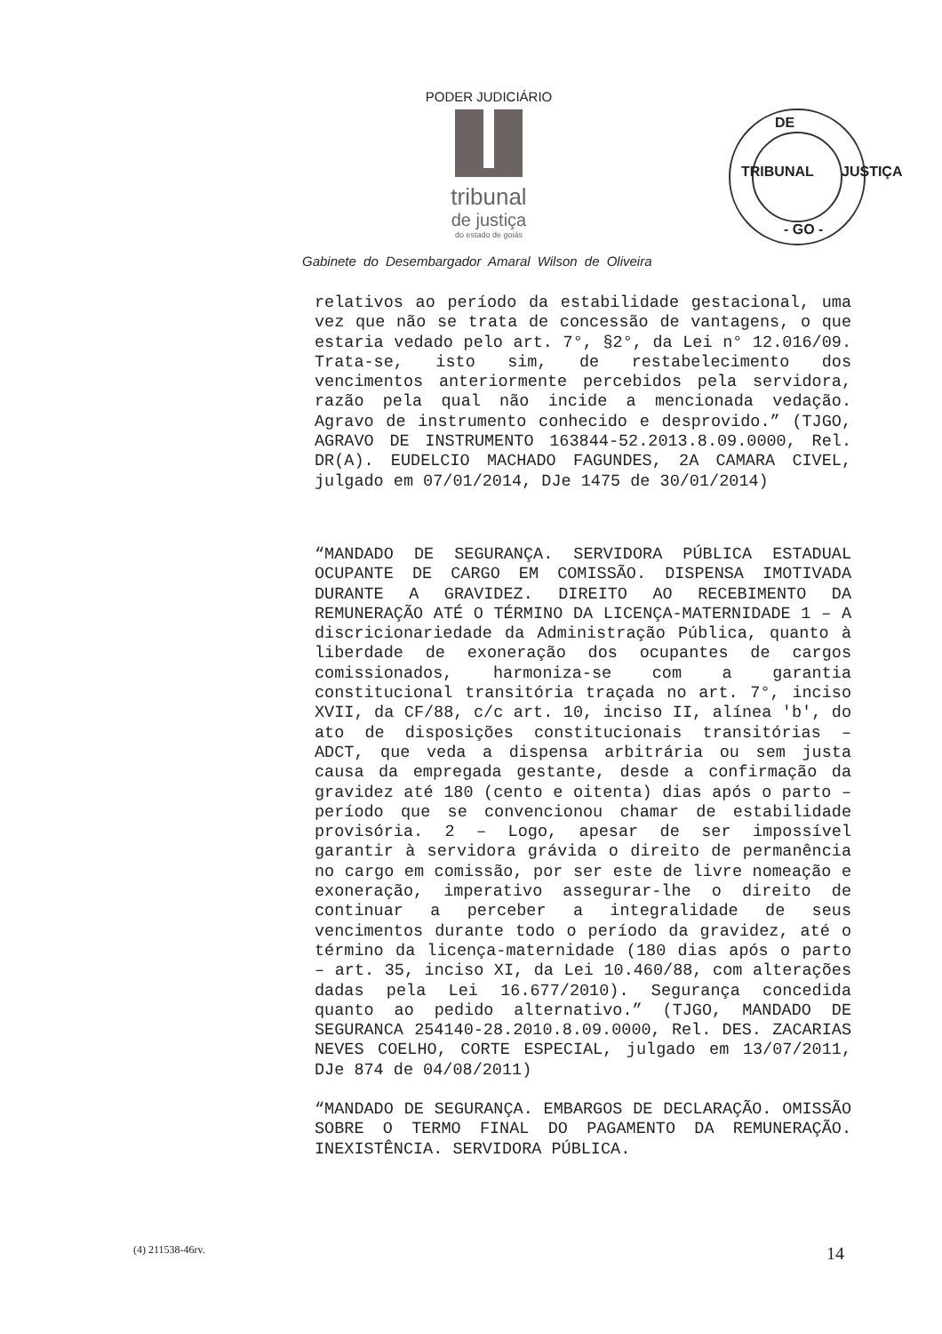PODER JUDICIÁRIO
tribunal
de justiça
do estado de goiás
DE
TRIBUNAL
- GO -
JUSTIÇA
Gabinete do Desembargador Amaral Wilson de Oliveira
relativos ao período da estabilidade gestacional, uma vez que não se trata de concessão de vantagens, o que estaria vedado pelo art. 7°, §2°, da Lei n° 12.016/09. Trata-se, isto sim, de restabelecimento dos vencimentos anteriormente percebidos pela servidora, razão pela qual não incide a mencionada vedação. Agravo de instrumento conhecido e desprovido.” (TJGO, AGRAVO DE INSTRUMENTO 163844-52.2013.8.09.0000, Rel. DR(A). EUDELCIO MACHADO FAGUNDES, 2A CAMARA CIVEL, julgado em 07/01/2014, DJe 1475 de 30/01/2014)
“MANDADO DE SEGURANÇA. SERVIDORA PÚBLICA ESTADUAL OCUPANTE DE CARGO EM COMISSÃO. DISPENSA IMOTIVADA DURANTE A GRAVIDEZ. DIREITO AO RECEBIMENTO DA REMUNERAÇÃO ATÉ O TÉRMINO DA LICENÇA-MATERNIDADE 1 – A discricionariedade da Administração Pública, quanto à liberdade de exoneração dos ocupantes de cargos comissionados, harmoniza-se com a garantia constitucional transitória traçada no art. 7°, inciso XVII, da CF/88, c/c art. 10, inciso II, alínea 'b', do ato de disposições constitucionais transitórias – ADCT, que veda a dispensa arbitrária ou sem justa causa da empregada gestante, desde a confirmação da gravidez até 180 (cento e oitenta) dias após o parto – período que se convencionou chamar de estabilidade provisória. 2 – Logo, apesar de ser impossível garantir à servidora grávida o direito de permanência no cargo em comissão, por ser este de livre nomeação e exoneração, imperativo assegurar-lhe o direito de continuar a perceber a integralidade de seus vencimentos durante todo o período da gravidez, até o término da licença-maternidade (180 dias após o parto – art. 35, inciso XI, da Lei 10.460/88, com alterações dadas pela Lei 16.677/2010). Segurança concedida quanto ao pedido alternativo.” (TJGO, MANDADO DE SEGURANCA 254140-28.2010.8.09.0000, Rel. DES. ZACARIAS NEVES COELHO, CORTE ESPECIAL, julgado em 13/07/2011, DJe 874 de 04/08/2011)
“MANDADO DE SEGURANÇA. EMBARGOS DE DECLARAÇÃO. OMISSÃO SOBRE O TERMO FINAL DO PAGAMENTO DA REMUNERAÇÃO. INEXISTÊNCIA. SERVIDORA PÚBLICA.
(4) 211538-46rv. 14